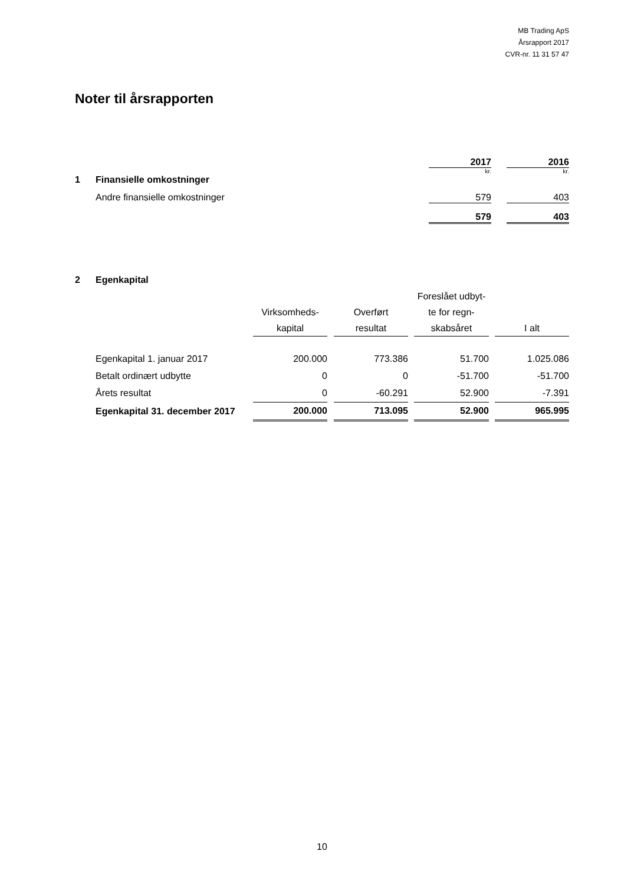MB Trading ApS
Årsrapport 2017
CVR-nr. 11 31 57 47
Noter til årsrapporten
| | | 2017 | | 2016 |
| --- | --- | --- | --- | --- |
| | | kr. | | kr. |
| 1 | Finansielle omkostninger | | | |
| | Andre finansielle omkostninger | 579 | | 403 |
| | | 579 | | 403 |
| 2 | Egenkapital | | | | | | | |
| | | Virksomheds- kapital | | Overført resultat | | Foreslået udbyt- te for regn- skabsåret | | I alt |
| | Egenkapital 1. januar 2017 | 200.000 | | 773.386 | | 51.700 | | 1.025.086 |
| | Betalt ordinært udbytte | 0 | | 0 | | -51.700 | | -51.700 |
| | Årets resultat | 0 | | -60.291 | | 52.900 | | -7.391 |
| | Egenkapital 31. december 2017 | 200.000 | | 713.095 | | 52.900 | | 965.995 |
10